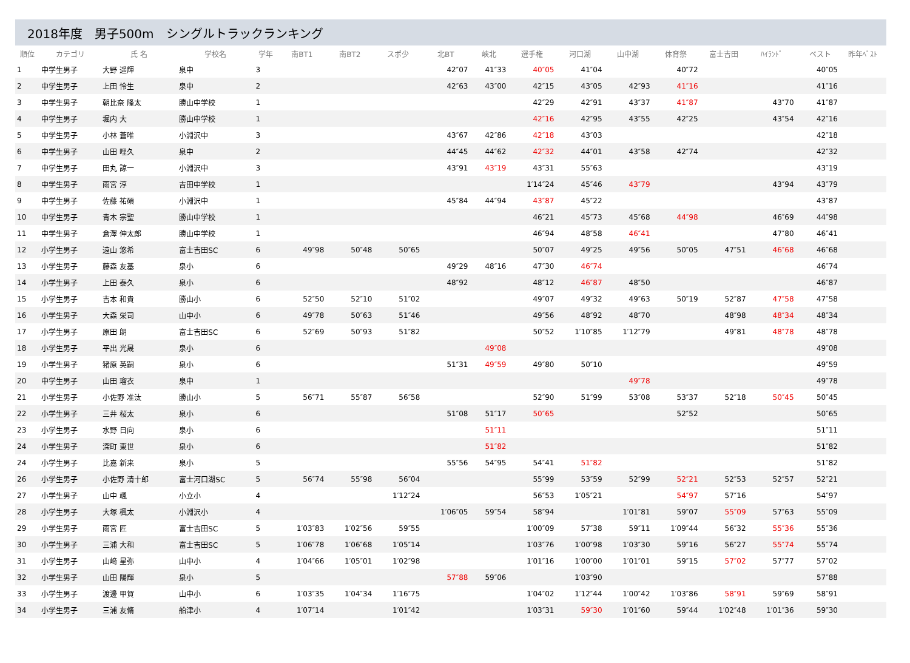2018年度　男子500m　シングルトラックランキング
| 順位 | カテゴリ | 氏 名 | 学校名 | 学年 | 南BT1 | 南BT2 | スポ少 | 北BT | 峡北 | 選手権 | 河口湖 | 山中湖 | 体育祭 | 富士吉田 | ﾊｲﾗﾝﾄﾞ | | ベスト | 昨年ﾍﾞｽﾄ |
| --- | --- | --- | --- | --- | --- | --- | --- | --- | --- | --- | --- | --- | --- | --- | --- | --- | --- | --- |
| 1 | 中学生男子 | 大野 遥輝 | 泉中 | 3 | | | | 42″07 | 41″33 | 40″05 | 41″04 | | 40″72 | | | | 40″05 | |
| 2 | 中学生男子 | 上田 怜生 | 泉中 | 2 | | | | 42″63 | 43″00 | 42″15 | 43″05 | 42″93 | 41″16 | | | | 41″16 | |
| 3 | 中学生男子 | 朝比奈 隆太 | 勝山中学校 | 1 | | | | | | 42″29 | 42″91 | 43″37 | 41″87 | | 43″70 | | 41″87 | |
| 4 | 中学生男子 | 堀内 大 | 勝山中学校 | 1 | | | | | | 42″16 | 42″95 | 43″55 | 42″25 | | 43″54 | | 42″16 | |
| 5 | 中学生男子 | 小林 蒼唯 | 小淵沢中 | 3 | | | | 43″67 | 42″86 | 42″18 | 43″03 | | | | | | 42″18 | |
| 6 | 中学生男子 | 山田 哩久 | 泉中 | 2 | | | | 44″45 | 44″62 | 42″32 | 44″01 | 43″58 | 42″74 | | | | 42″32 | |
| 7 | 中学生男子 | 田丸 諒一 | 小淵沢中 | 3 | | | | 43″91 | 43″19 | 43″31 | 55″63 | | | | | | 43″19 | |
| 8 | 中学生男子 | 雨宮 淳 | 吉田中学校 | 1 | | | | | | 1′14″24 | 45″46 | 43″79 | | | 43″94 | | 43″79 | |
| 9 | 中学生男子 | 佐藤 祐碩 | 小淵沢中 | 1 | | | | 45″84 | 44″94 | 43″87 | 45″22 | | | | | | 43″87 | |
| 10 | 中学生男子 | 青木 宗聖 | 勝山中学校 | 1 | | | | | | 46″21 | 45″73 | 45″68 | 44″98 | | 46″69 | | 44″98 | |
| 11 | 中学生男子 | 倉澤 伸太郎 | 勝山中学校 | 1 | | | | | | 46″94 | 48″58 | 46″41 | | | 47″80 | | 46″41 | |
| 12 | 小学生男子 | 遠山 悠希 | 富士吉田SC | 6 | 49″98 | 50″48 | 50″65 | | | 50″07 | 49″25 | 49″56 | 50″05 | 47″51 | 46″68 | | 46″68 | |
| 13 | 小学生男子 | 藤森 友基 | 泉小 | 6 | | | | 49″29 | 48″16 | 47″30 | 46″74 | | | | | | 46″74 | |
| 14 | 小学生男子 | 上田 泰久 | 泉小 | 6 | | | | 48″92 | | 48″12 | 46″87 | 48″50 | | | | | 46″87 | |
| 15 | 小学生男子 | 吉本 和貴 | 勝山小 | 6 | 52″50 | 52″10 | 51″02 | | | 49″07 | 49″32 | 49″63 | 50″19 | 52″87 | 47″58 | | 47″58 | |
| 16 | 小学生男子 | 大森 栄司 | 山中小 | 6 | 49″78 | 50″63 | 51″46 | | | 49″56 | 48″92 | 48″70 | | 48″98 | 48″34 | | 48″34 | |
| 17 | 小学生男子 | 原田 朗 | 富士吉田SC | 6 | 52″69 | 50″93 | 51″82 | | | 50″52 | 1′10″85 | 1′12″79 | | 49″81 | 48″78 | | 48″78 | |
| 18 | 小学生男子 | 平出 光晟 | 泉小 | 6 | | | | | 49″08 | | | | | | | | 49″08 | |
| 19 | 小学生男子 | 猪原 英嗣 | 泉小 | 6 | | | | 51″31 | 49″59 | 49″80 | 50″10 | | | | | | 49″59 | |
| 20 | 中学生男子 | 山田 瑠衣 | 泉中 | 1 | | | | | | | | 49″78 | | | | | 49″78 | |
| 21 | 小学生男子 | 小佐野 准汰 | 勝山小 | 5 | 56″71 | 55″87 | 56″58 | | | 52″90 | 51″99 | 53″08 | 53″37 | 52″18 | 50″45 | | 50″45 | |
| 22 | 小学生男子 | 三井 桜太 | 泉小 | 6 | | | | 51″08 | 51″17 | 50″65 | | | 52″52 | | | | 50″65 | |
| 23 | 小学生男子 | 水野 日向 | 泉小 | 6 | | | | | 51″11 | | | | | | | | 51″11 | |
| 24 | 小学生男子 | 深町 東世 | 泉小 | 6 | | | | | 51″82 | | | | | | | | 51″82 | |
| 24 | 小学生男子 | 比嘉 新来 | 泉小 | 5 | | | | 55″56 | 54″95 | 54″41 | 51″82 | | | | | | 51″82 | |
| 26 | 小学生男子 | 小佐野 清十郎 | 富士河口湖SC | 5 | 56″74 | 55″98 | 56″04 | | | 55″99 | 53″59 | 52″99 | 52″21 | 52″53 | 52″57 | | 52″21 | |
| 27 | 小学生男子 | 山中 颯 | 小立小 | 4 | | | 1′12″24 | | | 56″53 | 1′05″21 | | 54″97 | 57″16 | | | 54″97 | |
| 28 | 小学生男子 | 大塚 楓太 | 小淵沢小 | 4 | | | | 1′06″05 | 59″54 | 58″94 | | 1′01″81 | 59″07 | 55″09 | 57″63 | | 55″09 | |
| 29 | 小学生男子 | 雨宮 匠 | 富士吉田SC | 5 | 1′03″83 | 1′02″56 | 59″55 | | | 1′00″09 | 57″38 | 59″11 | 1′09″44 | 56″32 | 55″36 | | 55″36 | |
| 30 | 小学生男子 | 三浦 大和 | 富士吉田SC | 5 | 1′06″78 | 1′06″68 | 1′05″14 | | | 1′03″76 | 1′00″98 | 1′03″30 | 59″16 | 56″27 | 55″74 | | 55″74 | |
| 31 | 小学生男子 | 山﨑 星弥 | 山中小 | 4 | 1′04″66 | 1′05″01 | 1′02″98 | | | 1′01″16 | 1′00″00 | 1′01″01 | 59″15 | 57″02 | 57″77 | | 57″02 | |
| 32 | 小学生男子 | 山田 陽輝 | 泉小 | 5 | | | | 57″88 | 59″06 | | 1′03″90 | | | | | | 57″88 | |
| 33 | 小学生男子 | 渡邊 甲賀 | 山中小 | 6 | 1′03″35 | 1′04″34 | 1′16″75 | | | 1′04″02 | 1′12″44 | 1′00″42 | 1′03″86 | 58″91 | 59″69 | | 58″91 | |
| 34 | 小学生男子 | 三浦 友脩 | 船津小 | 4 | 1′07″14 | | 1′01″42 | | | 1′03″31 | 59″30 | 1′01″60 | 59″44 | 1′02″48 | 1′01″36 | | 59″30 | |